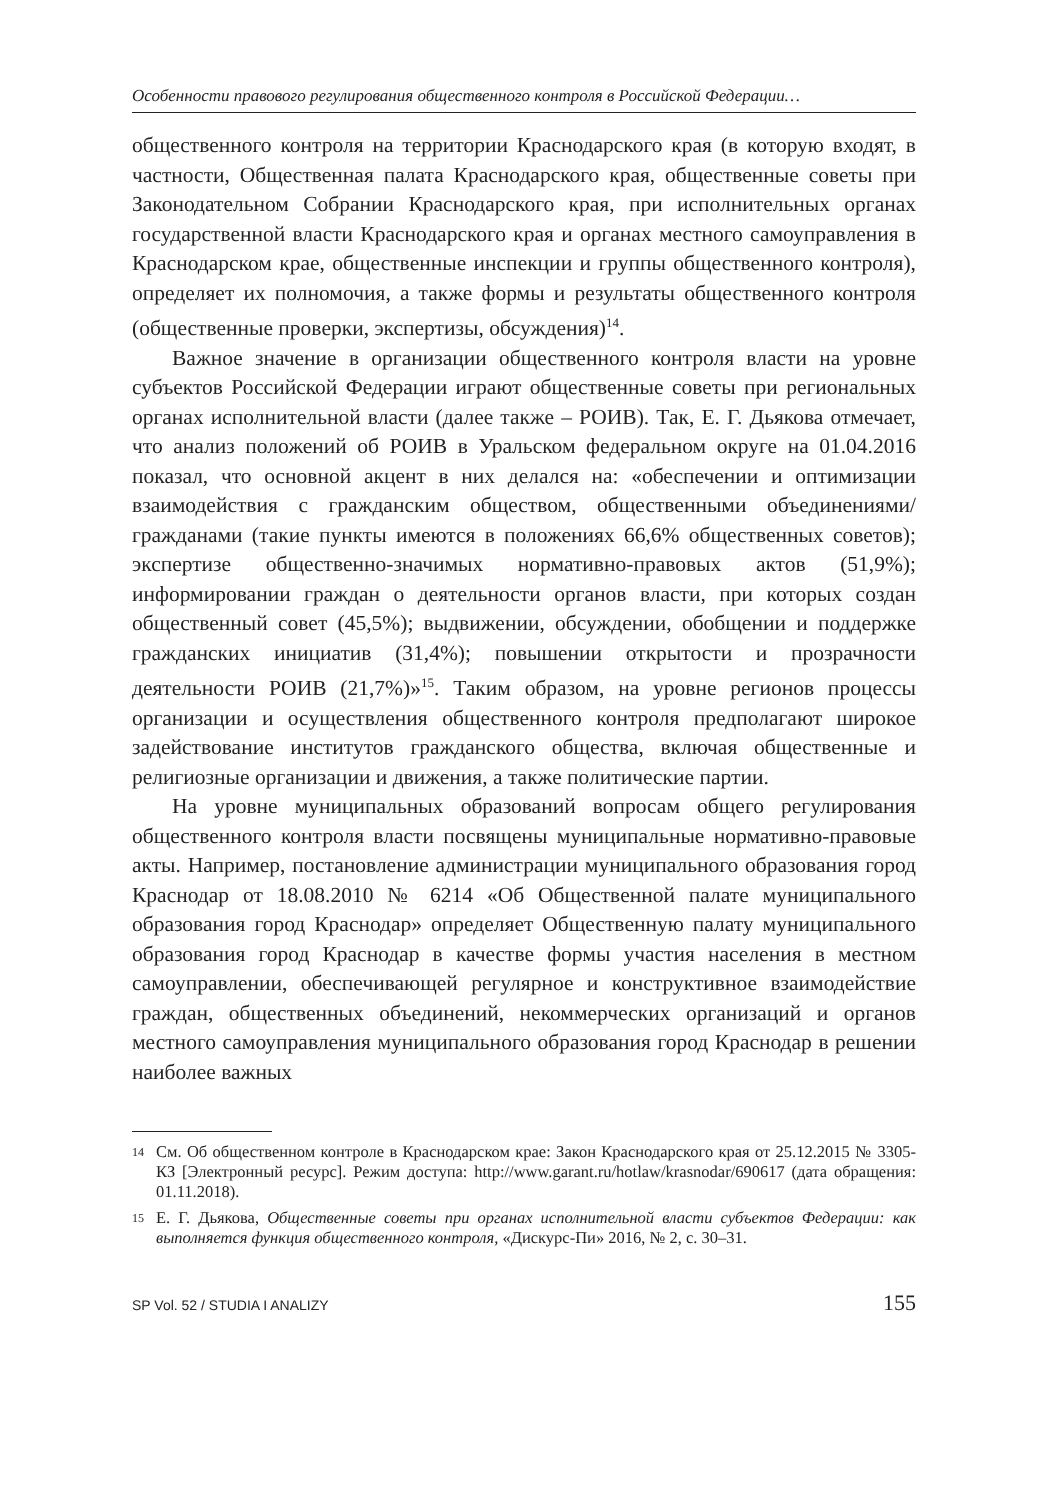Особенности правового регулирования общественного контроля в Российской Федерации…
общественного контроля на территории Краснодарского края (в которую входят, в частности, Общественная палата Краснодарского края, общественные советы при Законодательном Собрании Краснодарского края, при исполнительных органах государственной власти Краснодарского края и органах местного самоуправления в Краснодарском крае, общественные инспекции и группы общественного контроля), определяет их полномочия, а также формы и результаты общественного контроля (общественные проверки, экспертизы, обсуждения)<sup>14</sup>.
Важное значение в организации общественного контроля власти на уровне субъектов Российской Федерации играют общественные советы при региональных органах исполнительной власти (далее также – РОИВ). Так, Е. Г. Дьякова отмечает, что анализ положений об РОИВ в Уральском федеральном округе на 01.04.2016 показал, что основной акцент в них делался на: «обеспечении и оптимизации взаимодействия с гражданским обществом, общественными объединениями/гражданами (такие пункты имеются в положениях 66,6% общественных советов); экспертизе общественно-значимых нормативно-правовых актов (51,9%); информировании граждан о деятельности органов власти, при которых создан общественный совет (45,5%); выдвижении, обсуждении, обобщении и поддержке гражданских инициатив (31,4%); повышении открытости и прозрачности деятельности РОИВ (21,7%)»<sup>15</sup>. Таким образом, на уровне регионов процессы организации и осуществления общественного контроля предполагают широкое задействование институтов гражданского общества, включая общественные и религиозные организации и движения, а также политические партии.
На уровне муниципальных образований вопросам общего регулирования общественного контроля власти посвящены муниципальные нормативно-правовые акты. Например, постановление администрации муниципального образования город Краснодар от 18.08.2010 № 6214 «Об Общественной палате муниципального образования город Краснодар» определяет Общественную палату муниципального образования город Краснодар в качестве формы участия населения в местном самоуправлении, обеспечивающей регулярное и конструктивное взаимодействие граждан, общественных объединений, некоммерческих организаций и органов местного самоуправления муниципального образования город Краснодар в решении наиболее важных
14 См. Об общественном контроле в Краснодарском крае: Закон Краснодарского края от 25.12.2015 № 3305-КЗ [Электронный ресурс]. Режим доступа: http://www.garant.ru/hotlaw/krasnodar/690617 (дата обращения: 01.11.2018).
15 Е. Г. Дьякова, Общественные советы при органах исполнительной власти субъектов Федерации: как выполняется функция общественного контроля, «Дискурс-Пи» 2016, № 2, с. 30–31.
SP Vol. 52 / STUDIA I ANALIZY 155